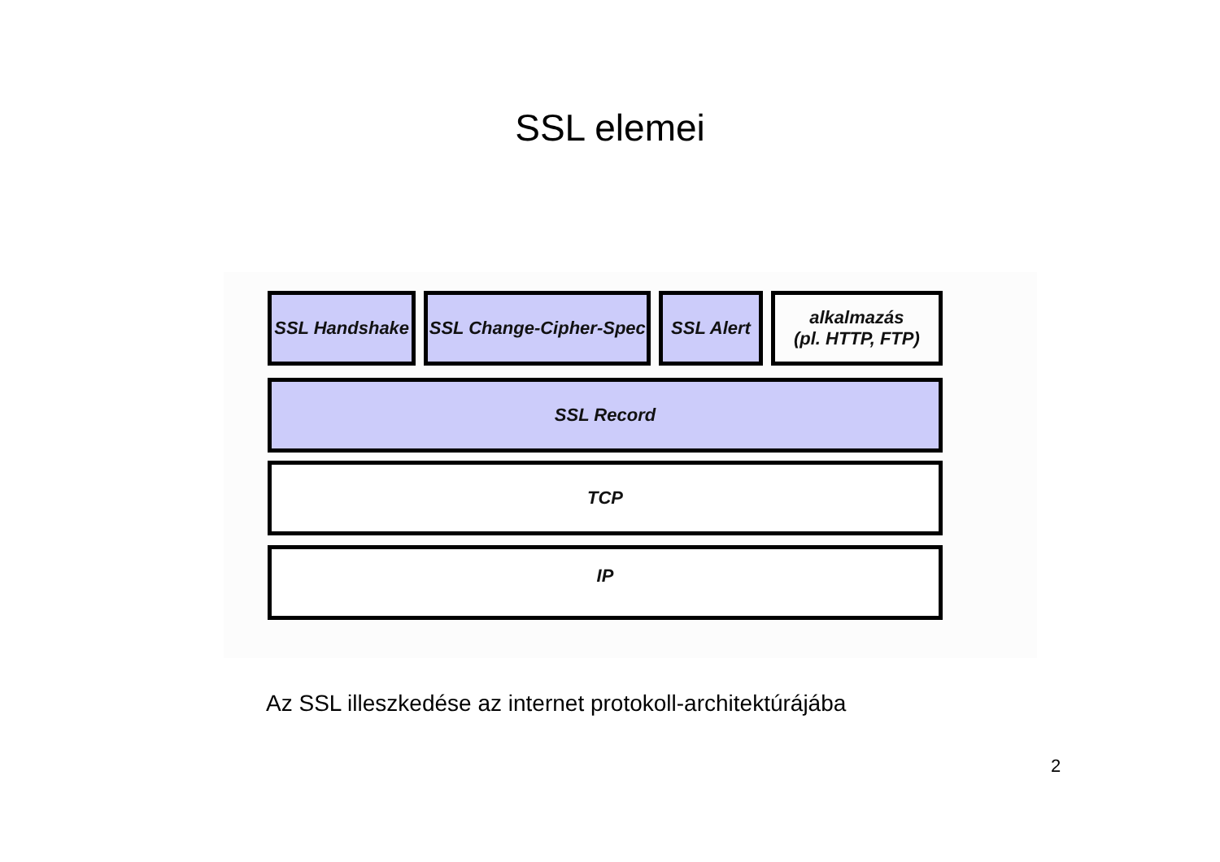SSL elemei
SSL Handshake SSL Change-Cipher-Spec
SSL Alert alkalmazás
(pl. HTTP, FTP)
SSL Record
TCP
IP
Az SSL illeszkedése az internet protokoll-architektúrájába
2